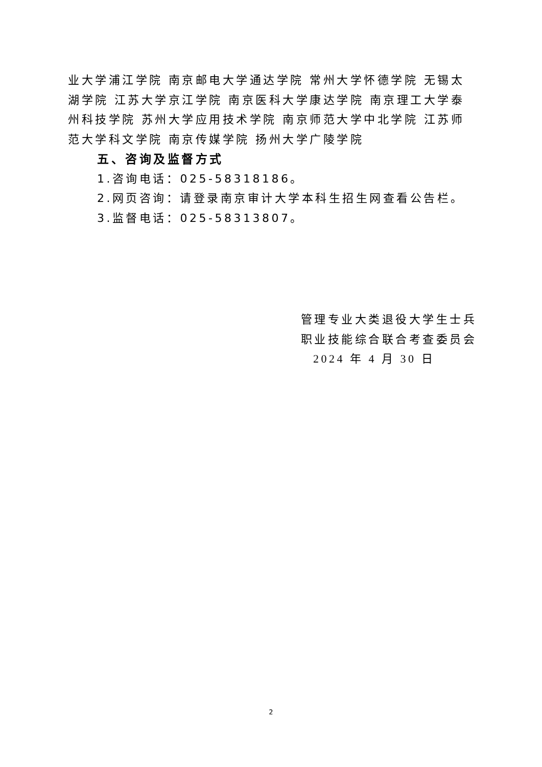业大学浦江学院 南京邮电大学通达学院 常州大学怀德学院 无锡太湖学院 江苏大学京江学院 南京医科大学康达学院 南京理工大学泰州科技学院 苏州大学应用技术学院 南京师范大学中北学院 江苏师范大学科文学院 南京传媒学院 扬州大学广陵学院
五、咨询及监督方式
1.咨询电话：025-58318186。
2.网页咨询：请登录南京审计大学本科生招生网查看公告栏。
3.监督电话：025-58313807。
管理专业大类退役大学生士兵
职业技能综合联合考查委员会
2024 年 4 月 30 日
2